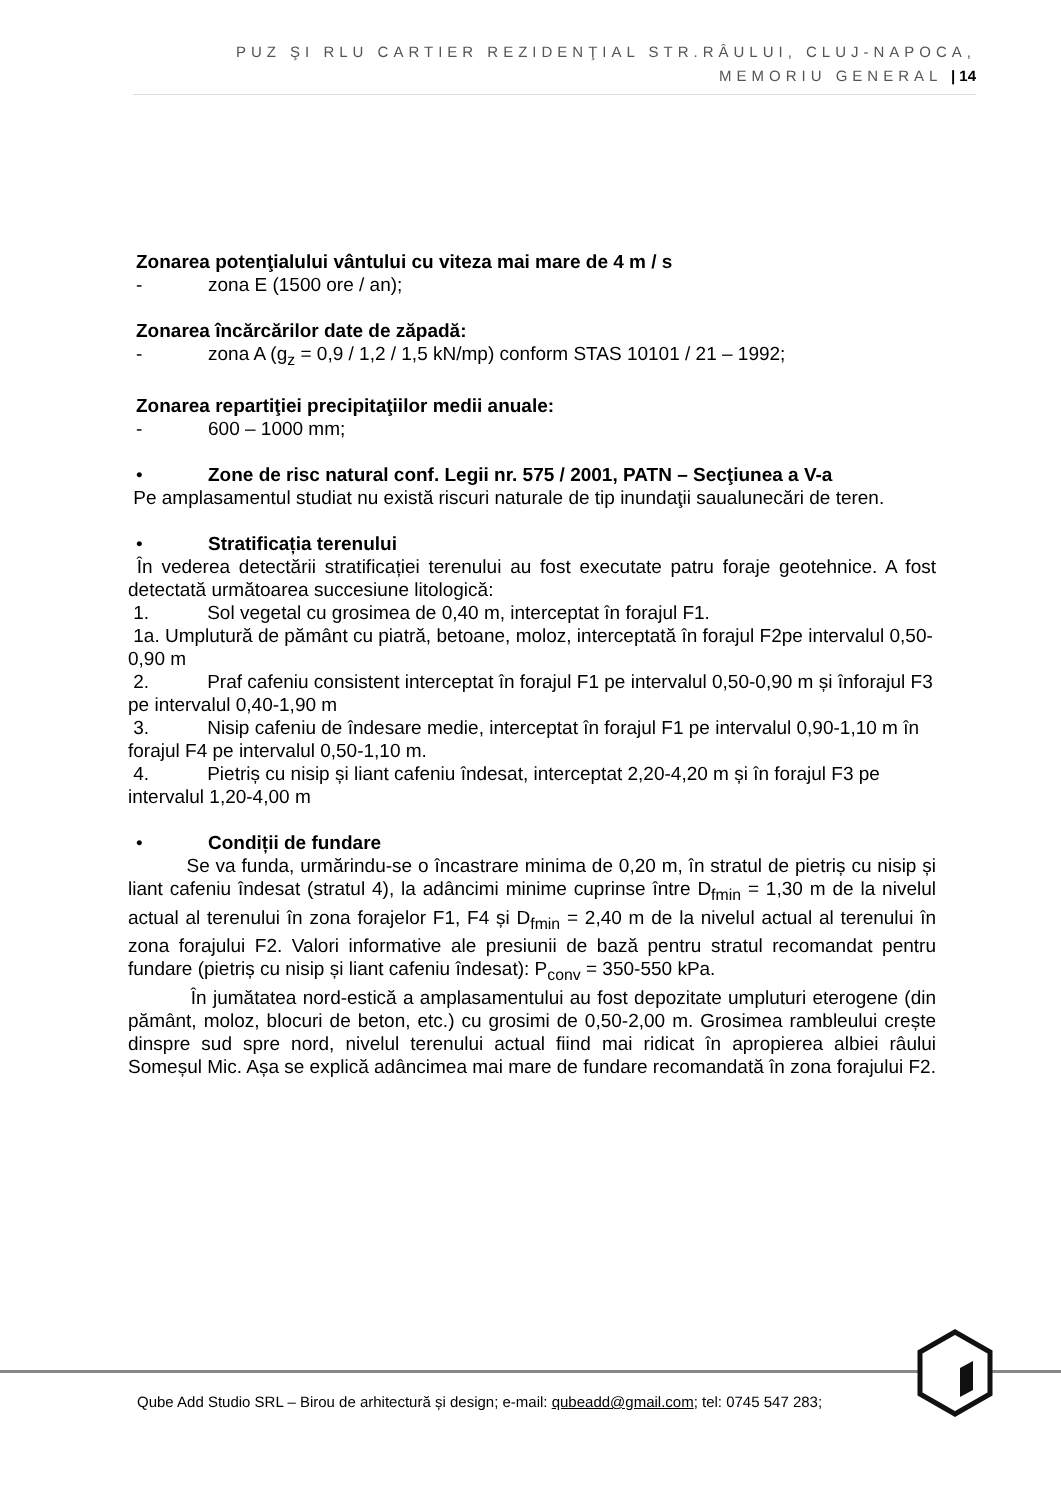PUZ ŞI RLU CARTIER REZIDENŢIAL STR.RÂULUI, CLUJ-NAPOCA,
MEMORIU GENERAL | 14
Zonarea potenţialului vântului cu viteza mai mare de 4 m / s
- zona E (1500 ore / an);
Zonarea încărcărilor date de zăpadă:
- zona A (g<sub>z</sub> = 0,9 / 1,2 / 1,5 kN/mp) conform STAS 10101 / 21 – 1992;
Zonarea repartiţiei precipitaţiilor medii anuale:
- 600 – 1000 mm;
• Zone de risc natural conf. Legii nr. 575 / 2001, PATN – Secţiunea a V-a
Pe amplasamentul studiat nu există riscuri naturale de tip inundaţii saualunecări de teren.
• Stratificația terenului
În vederea detectării stratificației terenului au fost executate patru foraje geotehnice. A fost detectată următoarea succesiune litologică:
1. Sol vegetal cu grosimea de 0,40 m, interceptat în forajul F1.
1a. Umplutură de pământ cu piatră, betoane, moloz, interceptată în forajul F2pe intervalul 0,50-0,90 m
2. Praf cafeniu consistent interceptat în forajul F1 pe intervalul 0,50-0,90 m și înforajul F3 pe intervalul 0,40-1,90 m
3. Nisip cafeniu de îndesare medie, interceptat în forajul F1 pe intervalul 0,90-1,10 m în forajul F4 pe intervalul 0,50-1,10 m.
4. Pietriș cu nisip și liant cafeniu îndesat, interceptat 2,20-4,20 m și în forajul F3 pe intervalul 1,20-4,00 m
• Condiții de fundare
Se va funda, urmărindu-se o încastrare minima de 0,20 m, în stratul de pietriș cu nisip și liant cafeniu îndesat (stratul 4), la adâncimi minime cuprinse între D<sub>fmin</sub> = 1,30 m de la nivelul actual al terenului în zona forajelor F1, F4 și D<sub>fmin</sub> = 2,40 m de la nivelul actual al terenului în zona forajului F2. Valori informative ale presiunii de bază pentru stratul recomandat pentru fundare (pietriș cu nisip și liant cafeniu îndesat): P<sub>conv</sub> = 350-550 kPa.
În jumătatea nord-estică a amplasamentului au fost depozitate umpluturi eterogene (din pământ, moloz, blocuri de beton, etc.) cu grosimi de 0,50-2,00 m. Grosimea rambleului crește dinspre sud spre nord, nivelul terenului actual fiind mai ridicat în apropierea albiei râului Someșul Mic. Așa se explică adâncimea mai mare de fundare recomandată în zona forajului F2.
Qube Add Studio SRL – Birou de arhitectură și design; e-mail: qubeadd@gmail.com; tel: 0745 547 283;